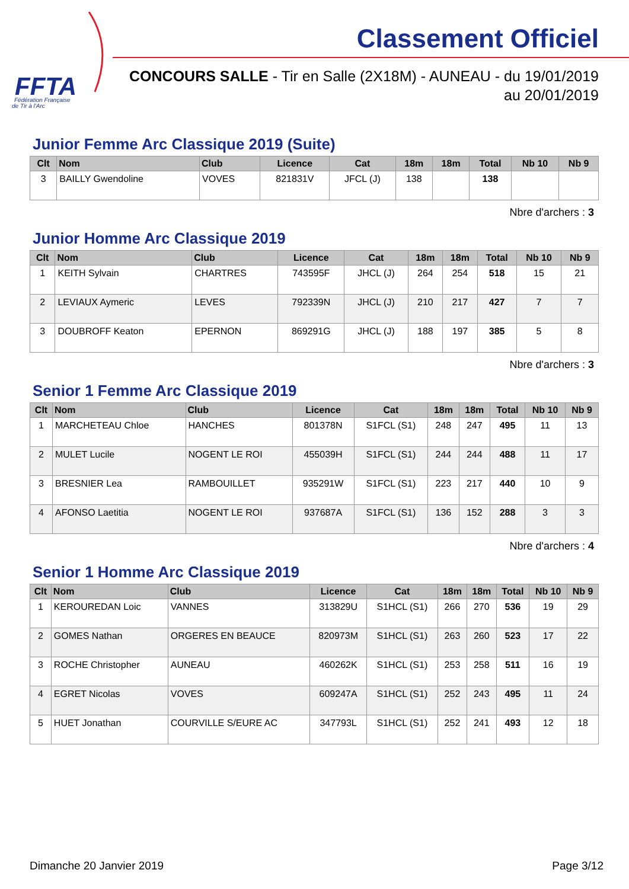FFTA
Fédération Française
de Tir à l'Arc
Classement Officiel
CONCOURS SALLE - Tir en Salle (2X18M) - AUNEAU - du 19/01/2019 au 20/01/2019
Junior Femme Arc Classique 2019 (Suite)
| Clt | Nom | Club | Licence | Cat | 18m | 18m | Total | Nb 10 | Nb 9 |
| --- | --- | --- | --- | --- | --- | --- | --- | --- | --- |
| 3 | BAILLY Gwendoline | VOVES | 821831V | JFCL (J) | 138 | | 138 | | |
Nbre d'archers : 3
Junior Homme Arc Classique 2019
| Clt | Nom | Club | Licence | Cat | 18m | 18m | Total | Nb 10 | Nb 9 |
| --- | --- | --- | --- | --- | --- | --- | --- | --- | --- |
| 1 | KEITH Sylvain | CHARTRES | 743595F | JHCL (J) | 264 | 254 | 518 | 15 | 21 |
| 2 | LEVIAUX Aymeric | LEVES | 792339N | JHCL (J) | 210 | 217 | 427 | 7 | 7 |
| 3 | DOUBROFF Keaton | EPERNON | 869291G | JHCL (J) | 188 | 197 | 385 | 5 | 8 |
Nbre d'archers : 3
Senior 1 Femme Arc Classique 2019
| Clt | Nom | Club | Licence | Cat | 18m | 18m | Total | Nb 10 | Nb 9 |
| --- | --- | --- | --- | --- | --- | --- | --- | --- | --- |
| 1 | MARCHETEAU Chloe | HANCHES | 801378N | S1FCL (S1) | 248 | 247 | 495 | 11 | 13 |
| 2 | MULET Lucile | NOGENT LE ROI | 455039H | S1FCL (S1) | 244 | 244 | 488 | 11 | 17 |
| 3 | BRESNIER Lea | RAMBOUILLET | 935291W | S1FCL (S1) | 223 | 217 | 440 | 10 | 9 |
| 4 | AFONSO Laetitia | NOGENT LE ROI | 937687A | S1FCL (S1) | 136 | 152 | 288 | 3 | 3 |
Nbre d'archers : 4
Senior 1 Homme Arc Classique 2019
| Clt | Nom | Club | Licence | Cat | 18m | 18m | Total | Nb 10 | Nb 9 |
| --- | --- | --- | --- | --- | --- | --- | --- | --- | --- |
| 1 | KEROUREDAN Loic | VANNES | 313829U | S1HCL (S1) | 266 | 270 | 536 | 19 | 29 |
| 2 | GOMES Nathan | ORGERES EN BEAUCE | 820973M | S1HCL (S1) | 263 | 260 | 523 | 17 | 22 |
| 3 | ROCHE Christopher | AUNEAU | 460262K | S1HCL (S1) | 253 | 258 | 511 | 16 | 19 |
| 4 | EGRET Nicolas | VOVES | 609247A | S1HCL (S1) | 252 | 243 | 495 | 11 | 24 |
| 5 | HUET Jonathan | COURVILLE S/EURE AC | 347793L | S1HCL (S1) | 252 | 241 | 493 | 12 | 18 |
Dimanche 20 Janvier 2019 Page 3/12